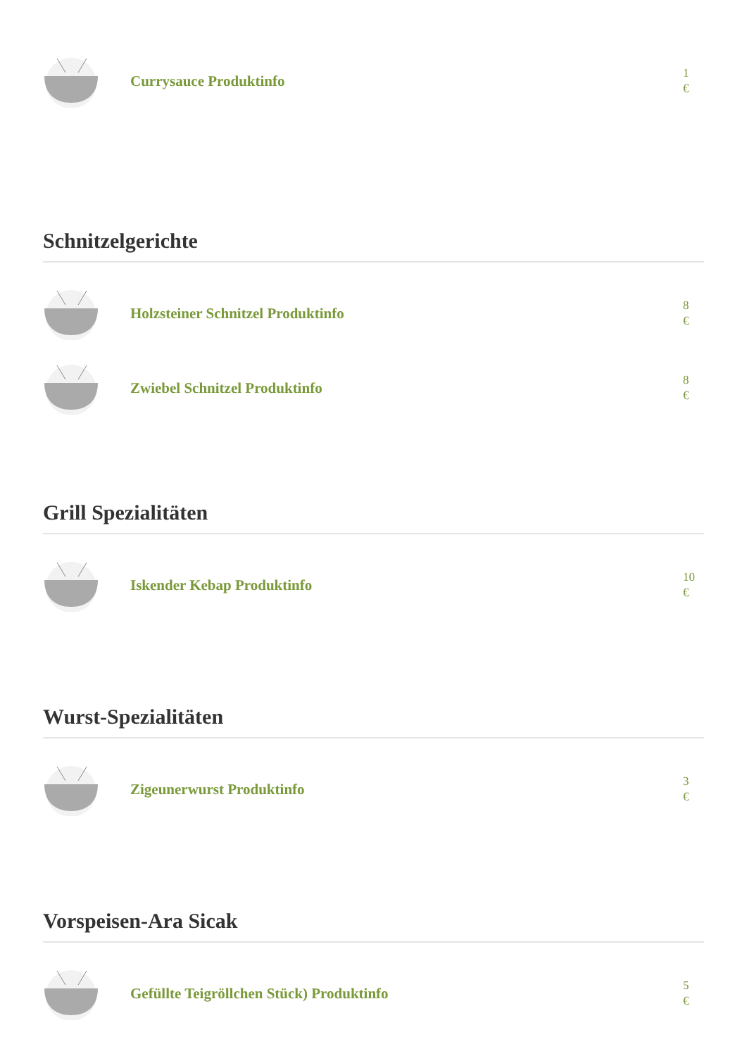Currysauce Produktinfo
1
€
Schnitzelgerichte
Holzsteiner Schnitzel Produktinfo
8
€
Zwiebel Schnitzel Produktinfo
8
€
Grill Spezialitäten
Iskender Kebap Produktinfo
10
€
Wurst-Spezialitäten
Zigeunerwurst Produktinfo
3
€
Vorspeisen-Ara Sicak
Gefüllte Teigröllchen Stück) Produktinfo
5
€